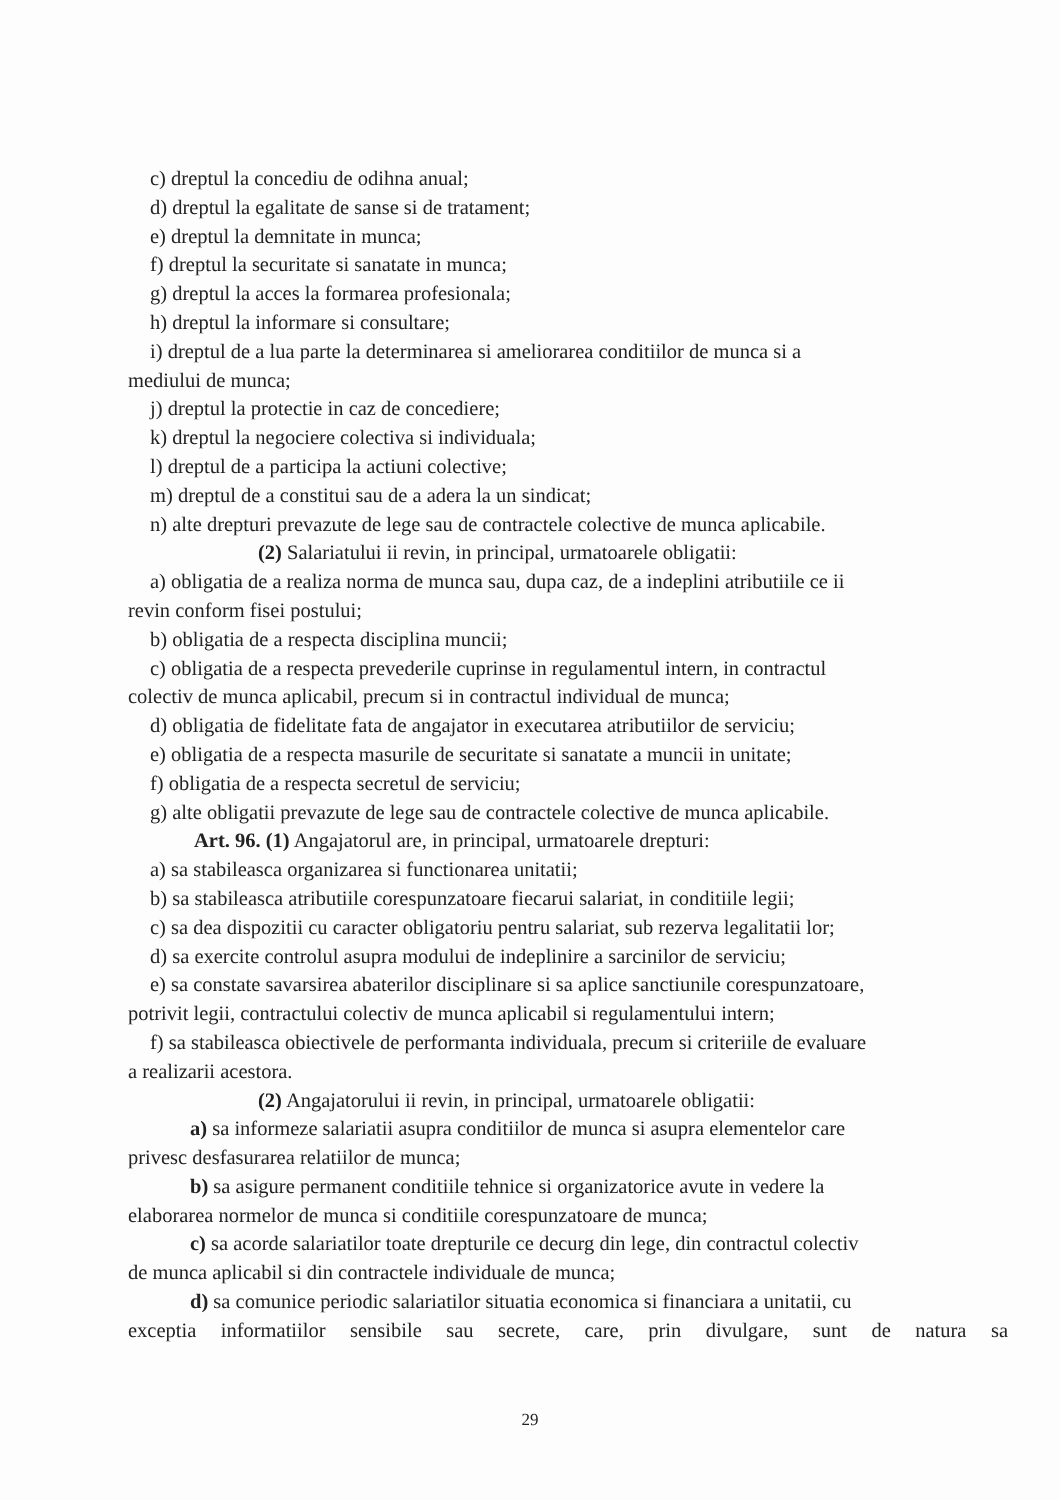c) dreptul la concediu de odihna anual;
d) dreptul la egalitate de sanse si de tratament;
e) dreptul la demnitate in munca;
f) dreptul la securitate si sanatate in munca;
g) dreptul la acces la formarea profesionala;
h) dreptul la informare si consultare;
i) dreptul de a lua parte la determinarea si ameliorarea conditiilor de munca si a
mediului de munca;
j) dreptul la protectie in caz de concediere;
k) dreptul la negociere colectiva si individuala;
l) dreptul de a participa la actiuni colective;
m) dreptul de a constitui sau de a adera la un sindicat;
n) alte drepturi prevazute de lege sau de contractele colective de munca aplicabile.
(2) Salariatului ii revin, in principal, urmatoarele obligatii:
a) obligatia de a realiza norma de munca sau, dupa caz, de a indeplini atributiile ce ii
revin conform fisei postului;
b) obligatia de a respecta disciplina muncii;
c) obligatia de a respecta prevederile cuprinse in regulamentul intern, in contractul
colectiv de munca aplicabil, precum si in contractul individual de munca;
d) obligatia de fidelitate fata de angajator in executarea atributiilor de serviciu;
e) obligatia de a respecta masurile de securitate si sanatate a muncii in unitate;
f) obligatia de a respecta secretul de serviciu;
g) alte obligatii prevazute de lege sau de contractele colective de munca aplicabile.
Art. 96. (1) Angajatorul are, in principal, urmatoarele drepturi:
a) sa stabileasca organizarea si functionarea unitatii;
b) sa stabileasca atributiile corespunzatoare fiecarui salariat, in conditiile legii;
c) sa dea dispozitii cu caracter obligatoriu pentru salariat, sub rezerva legalitatii lor;
d) sa exercite controlul asupra modului de indeplinire a sarcinilor de serviciu;
e) sa constate savarsirea abaterilor disciplinare si sa aplice sanctiunile corespunzatoare,
potrivit legii, contractului colectiv de munca aplicabil si regulamentului intern;
f) sa stabileasca obiectivele de performanta individuala, precum si criteriile de evaluare
a realizarii acestora.
(2) Angajatorului ii revin, in principal, urmatoarele obligatii:
a) sa informeze salariatii asupra conditiilor de munca si asupra elementelor care
privesc desfasurarea relatiilor de munca;
b) sa asigure permanent conditiile tehnice si organizatorice avute in vedere la
elaborarea normelor de munca si conditiile corespunzatoare de munca;
c) sa acorde salariatilor toate drepturile ce decurg din lege, din contractul colectiv
de munca aplicabil si din contractele individuale de munca;
d) sa comunice periodic salariatilor situatia economica si financiara a unitatii, cu
exceptia informatiilor sensibile sau secrete, care, prin divulgare, sunt de natura sa
29